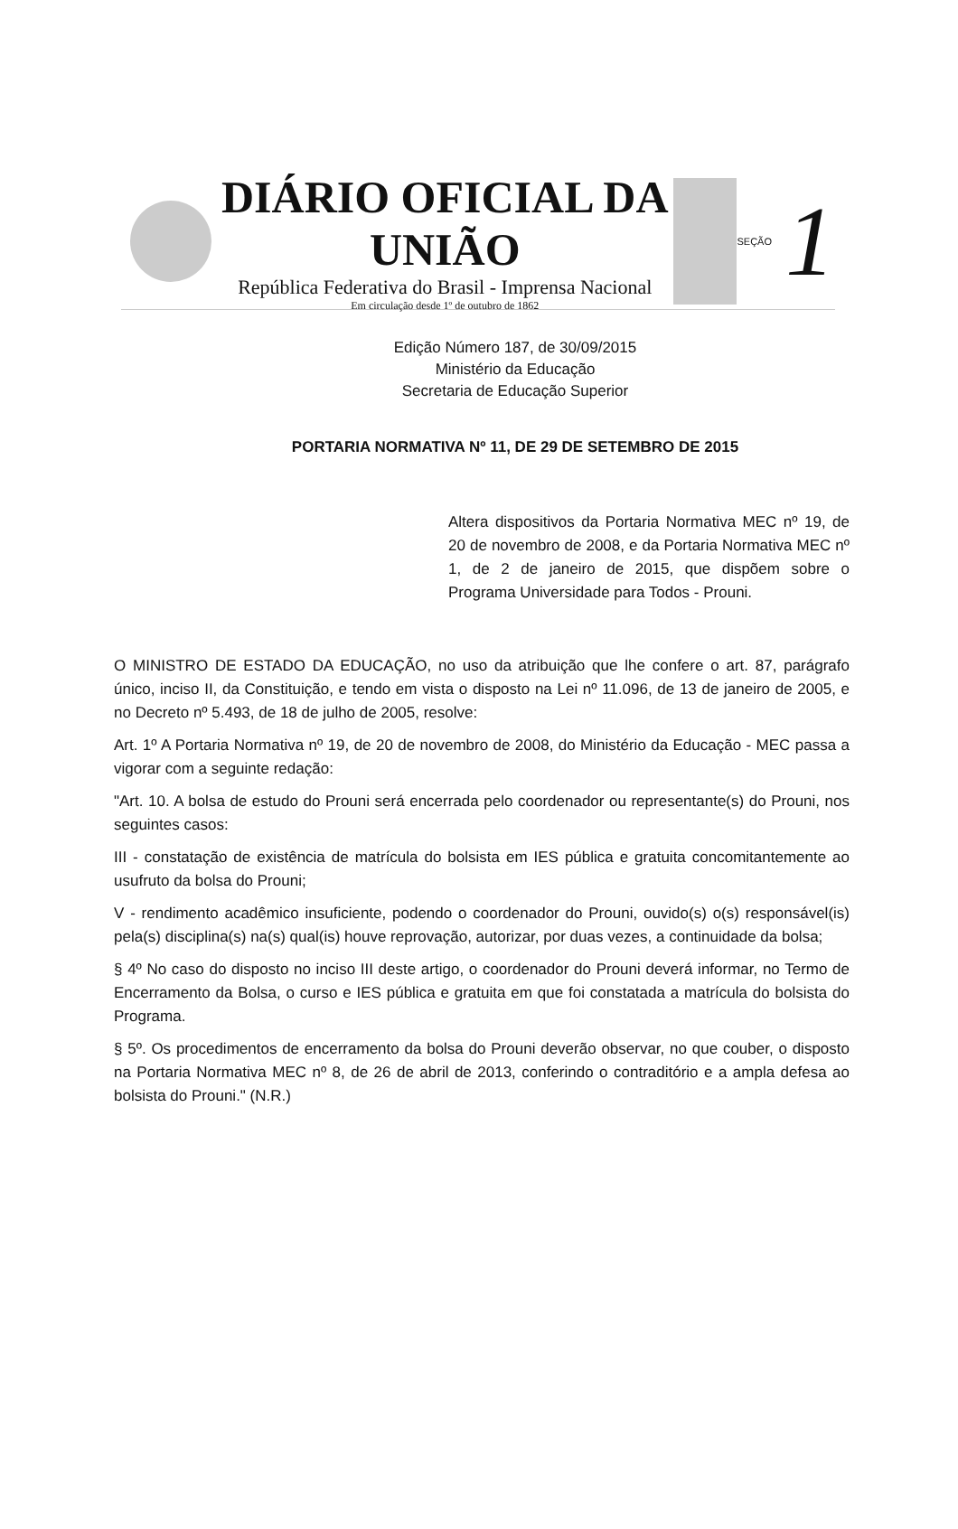DIÁRIO OFICIAL DA UNIÃO
República Federativa do Brasil - Imprensa Nacional
Em circulação desde 1º de outubro de 1862
SEÇÃO
1
Edição Número 187, de 30/09/2015
Ministério da Educação
Secretaria de Educação Superior
PORTARIA NORMATIVA Nº 11, DE 29 DE SETEMBRO DE 2015
Altera dispositivos da Portaria Normativa MEC nº 19, de 20 de novembro de 2008, e da Portaria Normativa MEC nº 1, de 2 de janeiro de 2015, que dispõem sobre o Programa Universidade para Todos - Prouni.
O MINISTRO DE ESTADO DA EDUCAÇÃO, no uso da atribuição que lhe confere o art. 87, parágrafo único, inciso II, da Constituição, e tendo em vista o disposto na Lei nº 11.096, de 13 de janeiro de 2005, e no Decreto nº 5.493, de 18 de julho de 2005, resolve:
Art. 1º A Portaria Normativa nº 19, de 20 de novembro de 2008, do Ministério da Educação - MEC passa a vigorar com a seguinte redação:
"Art. 10. A bolsa de estudo do Prouni será encerrada pelo coordenador ou representante(s) do Prouni, nos seguintes casos:
III - constatação de existência de matrícula do bolsista em IES pública e gratuita concomitantemente ao usufruto da bolsa do Prouni;
V - rendimento acadêmico insuficiente, podendo o coordenador do Prouni, ouvido(s) o(s) responsável(is) pela(s) disciplina(s) na(s) qual(is) houve reprovação, autorizar, por duas vezes, a continuidade da bolsa;
§ 4º No caso do disposto no inciso III deste artigo, o coordenador do Prouni deverá informar, no Termo de Encerramento da Bolsa, o curso e IES pública e gratuita em que foi constatada a matrícula do bolsista do Programa.
§ 5º. Os procedimentos de encerramento da bolsa do Prouni deverão observar, no que couber, o disposto na Portaria Normativa MEC nº 8, de 26 de abril de 2013, conferindo o contraditório e a ampla defesa ao bolsista do Prouni." (N.R.)